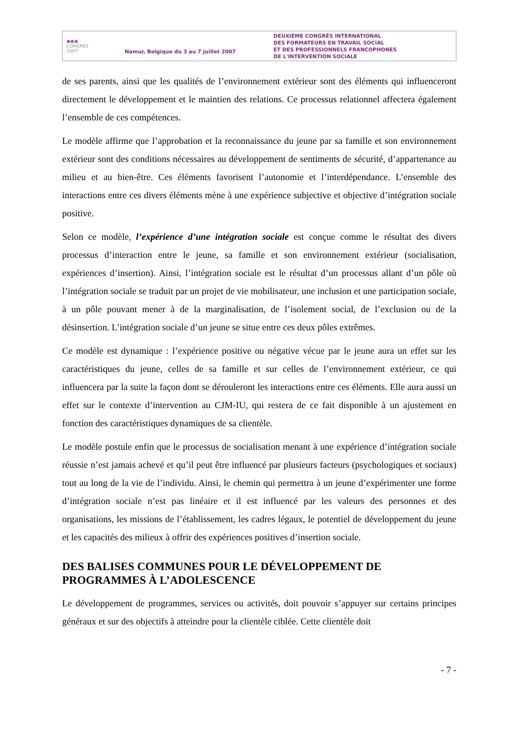●●● CONGRÈS 2007
Namur, Belgique du 3 au 7 juillet 2007
DEUXIÈME CONGRÈS INTERNATIONAL
DES FORMATEURS EN TRAVAIL SOCIAL
ET DES PROFESSIONNELS FRANCOPHONES
DE L'INTERVENTION SOCIALE
de ses parents, ainsi que les qualités de l’environnement extérieur sont des éléments qui influenceront directement le développement et le maintien des relations. Ce processus relationnel affectera également l’ensemble de ces compétences.
Le modèle affirme que l’approbation et la reconnaissance du jeune par sa famille et son environnement extérieur sont des conditions nécessaires au développement de sentiments de sécurité, d’appartenance au milieu et au bien-être. Ces éléments favorisent l’autonomie et l’interdépendance. L’ensemble des interactions entre ces divers éléments mène à une expérience subjective et objective d’intégration sociale positive.
Selon ce modèle, l’expérience d’une intégration sociale est conçue comme le résultat des divers processus d’interaction entre le jeune, sa famille et son environnement extérieur (socialisation, expériences d’insertion). Ainsi, l’intégration sociale est le résultat d’un processus allant d’un pôle où l’intégration sociale se traduit par un projet de vie mobilisateur, une inclusion et une participation sociale, à un pôle pouvant mener à de la marginalisation, de l’isolement social, de l’exclusion ou de la désinsertion. L’intégration sociale d’un jeune se situe entre ces deux pôles extrêmes.
Ce modèle est dynamique : l’expérience positive ou négative vécue par le jeune aura un effet sur les caractéristiques du jeune, celles de sa famille et sur celles de l’environnement extérieur, ce qui influencera par la suite la façon dont se dérouleront les interactions entre ces éléments. Elle aura aussi un effet sur le contexte d’intervention au CJM-IU, qui restera de ce fait disponible à un ajustement en fonction des caractéristiques dynamiques de sa clientèle.
Le modèle postule enfin que le processus de socialisation menant à une expérience d’intégration sociale réussie n’est jamais achevé et qu’il peut être influencé par plusieurs facteurs (psychologiques et sociaux) tout au long de la vie de l’individu. Ainsi, le chemin qui permettra à un jeune d’expérimenter une forme d’intégration sociale n’est pas linéaire et il est influencé par les valeurs des personnes et des organisations, les missions de l’établissement, les cadres légaux, le potentiel de développement du jeune et les capacités des milieux à offrir des expériences positives d’insertion sociale.
DES BALISES COMMUNES POUR LE DÉVELOPPEMENT DE PROGRAMMES À L’ADOLESCENCE
Le développement de programmes, services ou activités, doit pouvoir s’appuyer sur certains principes généraux et sur des objectifs à atteindre pour la clientèle ciblée. Cette clientèle doit
- 7 -